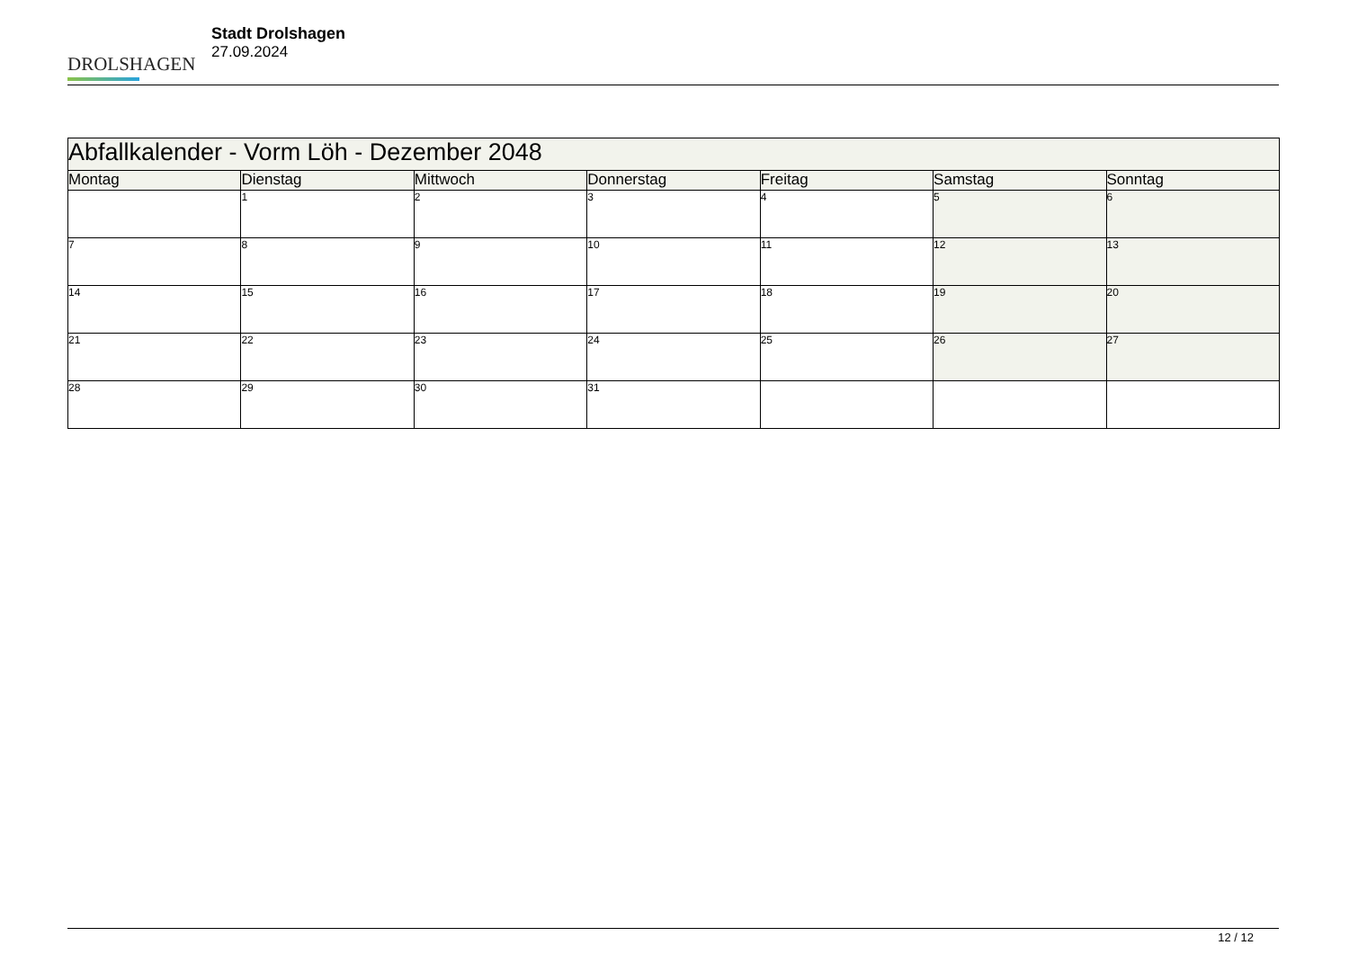DROLSHAGEN
Stadt Drolshagen
27.09.2024
| Abfallkalender - Vorm Löh - Dezember 2048 | | | | | | |
| Montag | Dienstag | Mittwoch | Donnerstag | Freitag | Samstag | Sonntag |
| | 1 | 2 | 3 | 4 | 5 | 6 |
| 7 | 8 | 9 | 10 | 11 | 12 | 13 |
| 14 | 15 | 16 | 17 | 18 | 19 | 20 |
| 21 | 22 | 23 | 24 | 25 | 26 | 27 |
| 28 | 29 | 30 | 31 | | | |
12 / 12